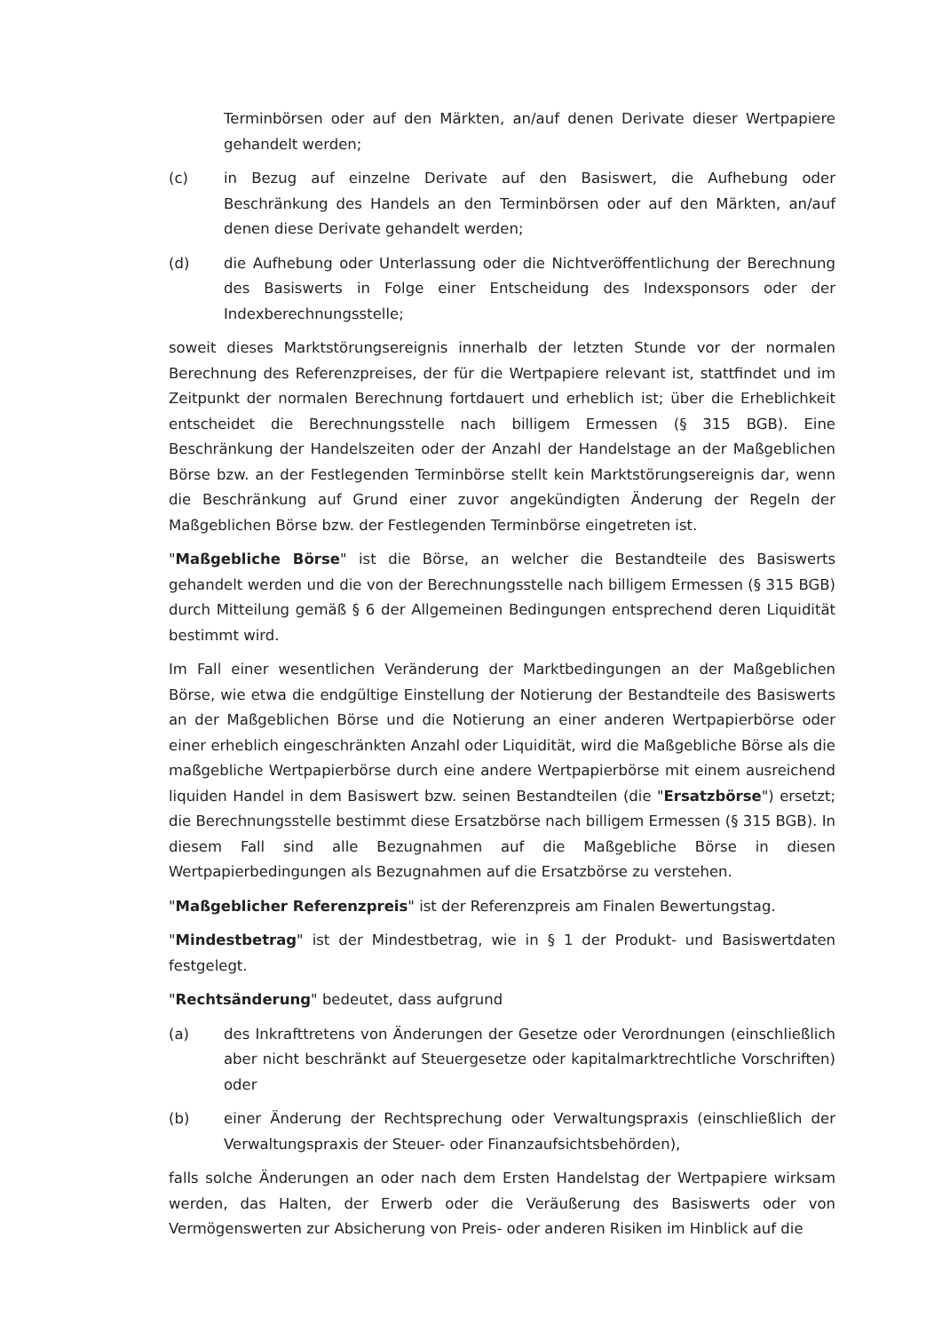Terminbörsen oder auf den Märkten, an/auf denen Derivate dieser Wertpapiere gehandelt werden;
(c) in Bezug auf einzelne Derivate auf den Basiswert, die Aufhebung oder Beschränkung des Handels an den Terminbörsen oder auf den Märkten, an/auf denen diese Derivate gehandelt werden;
(d) die Aufhebung oder Unterlassung oder die Nichtveröffentlichung der Berechnung des Basiswerts in Folge einer Entscheidung des Indexsponsors oder der Indexberechnungsstelle;
soweit dieses Marktstörungsereignis innerhalb der letzten Stunde vor der normalen Berechnung des Referenzpreises, der für die Wertpapiere relevant ist, stattfindet und im Zeitpunkt der normalen Berechnung fortdauert und erheblich ist; über die Erheblichkeit entscheidet die Berechnungsstelle nach billigem Ermessen (§ 315 BGB). Eine Beschränkung der Handelszeiten oder der Anzahl der Handelstage an der Maßgeblichen Börse bzw. an der Festlegenden Terminbörse stellt kein Marktstörungsereignis dar, wenn die Beschränkung auf Grund einer zuvor angekündigten Änderung der Regeln der Maßgeblichen Börse bzw. der Festlegenden Terminbörse eingetreten ist.
"Maßgebliche Börse" ist die Börse, an welcher die Bestandteile des Basiswerts gehandelt werden und die von der Berechnungsstelle nach billigem Ermessen (§ 315 BGB) durch Mitteilung gemäß § 6 der Allgemeinen Bedingungen entsprechend deren Liquidität bestimmt wird.
Im Fall einer wesentlichen Veränderung der Marktbedingungen an der Maßgeblichen Börse, wie etwa die endgültige Einstellung der Notierung der Bestandteile des Basiswerts an der Maßgeblichen Börse und die Notierung an einer anderen Wertpapierbörse oder einer erheblich eingeschränkten Anzahl oder Liquidität, wird die Maßgebliche Börse als die maßgebliche Wertpapierbörse durch eine andere Wertpapierbörse mit einem ausreichend liquiden Handel in dem Basiswert bzw. seinen Bestandteilen (die "Ersatzbörse") ersetzt; die Berechnungsstelle bestimmt diese Ersatzbörse nach billigem Ermessen (§ 315 BGB). In diesem Fall sind alle Bezugnahmen auf die Maßgebliche Börse in diesen Wertpapierbedingungen als Bezugnahmen auf die Ersatzbörse zu verstehen.
"Maßgeblicher Referenzpreis" ist der Referenzpreis am Finalen Bewertungstag.
"Mindestbetrag" ist der Mindestbetrag, wie in § 1 der Produkt- und Basiswertdaten festgelegt.
"Rechtsänderung" bedeutet, dass aufgrund
(a) des Inkrafttretens von Änderungen der Gesetze oder Verordnungen (einschließlich aber nicht beschränkt auf Steuergesetze oder kapitalmarktrechtliche Vorschriften) oder
(b) einer Änderung der Rechtsprechung oder Verwaltungspraxis (einschließlich der Verwaltungspraxis der Steuer- oder Finanzaufsichtsbehörden),
falls solche Änderungen an oder nach dem Ersten Handelstag der Wertpapiere wirksam werden, das Halten, der Erwerb oder die Veräußerung des Basiswerts oder von Vermögenswerten zur Absicherung von Preis- oder anderen Risiken im Hinblick auf die